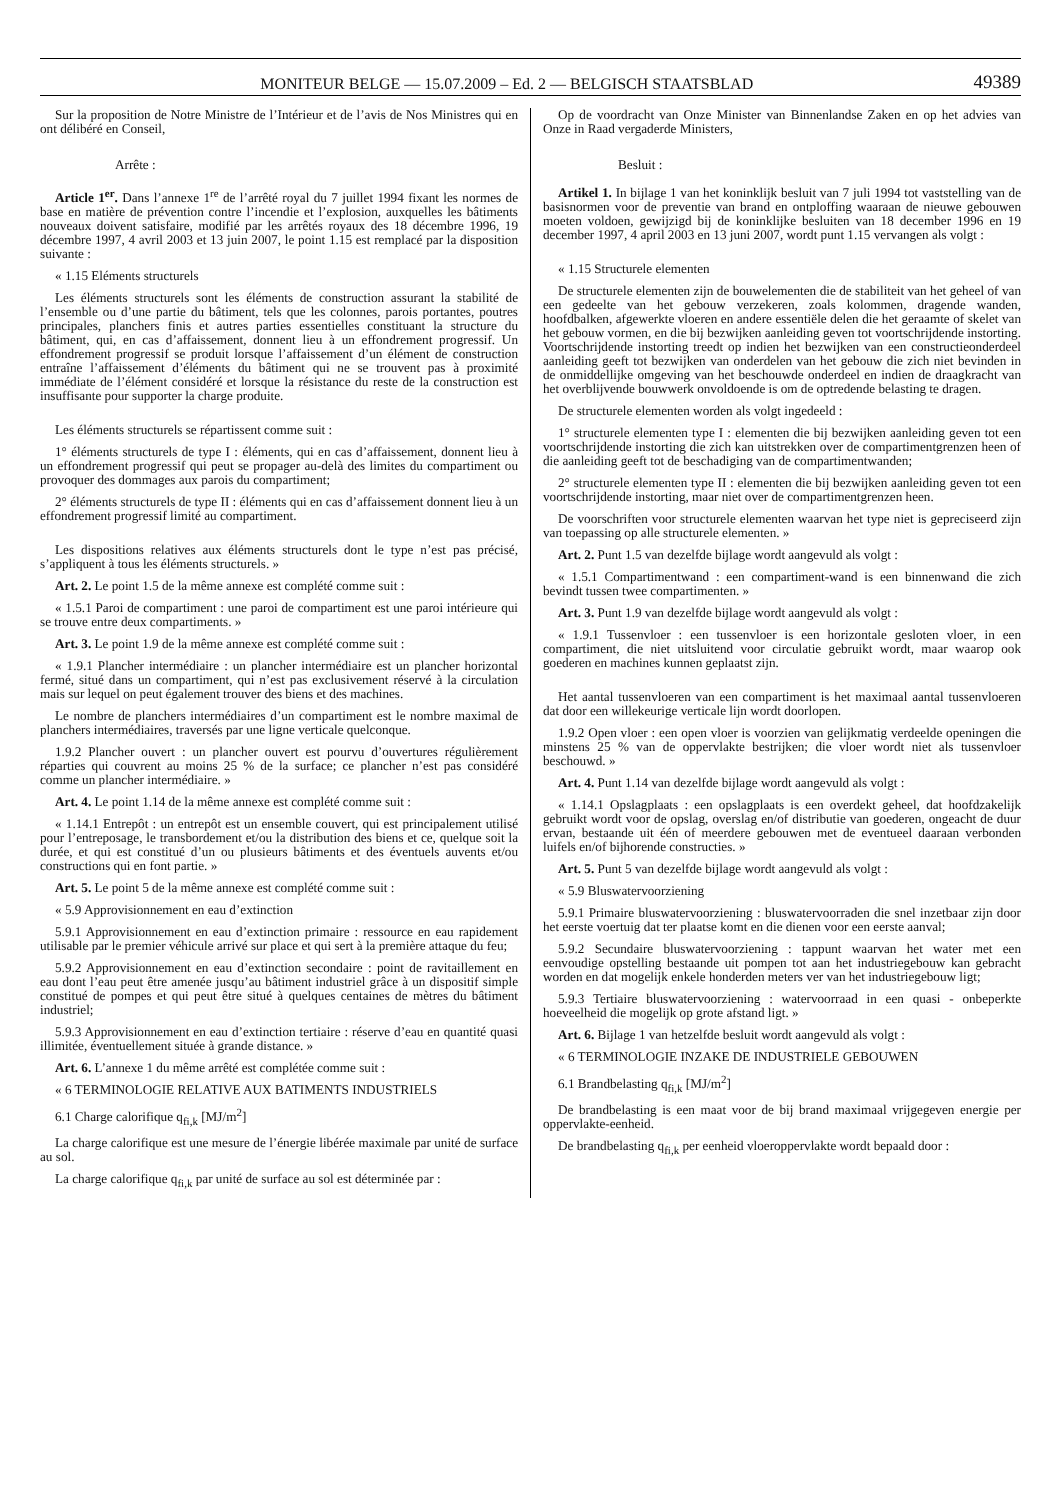MONITEUR BELGE — 15.07.2009 – Ed. 2 — BELGISCH STAATSBLAD 49389
Sur la proposition de Notre Ministre de l’Intérieur et de l’avis de Nos Ministres qui en ont délibéré en Conseil,
Arrête :
Article 1<sup>er</sup>. Dans l’annexe 1<sup>re</sup> de l’arrêté royal du 7 juillet 1994 fixant les normes de base en matière de prévention contre l’incendie et l’explosion, auxquelles les bâtiments nouveaux doivent satisfaire, modifié par les arrêtés royaux des 18 décembre 1996, 19 décembre 1997, 4 avril 2003 et 13 juin 2007, le point 1.15 est remplacé par la disposition suivante :
« 1.15 Eléments structurels
Les éléments structurels sont les éléments de construction assurant la stabilité de l’ensemble ou d’une partie du bâtiment, tels que les colonnes, parois portantes, poutres principales, planchers finis et autres parties essentielles constituant la structure du bâtiment, qui, en cas d’affaissement, donnent lieu à un effondrement progressif. Un effondrement progressif se produit lorsque l’affaissement d’un élément de construction entraîne l’affaissement d’éléments du bâtiment qui ne se trouvent pas à proximité immédiate de l’élément considéré et lorsque la résistance du reste de la construction est insuffisante pour supporter la charge produite.
Les éléments structurels se répartissent comme suit :
1° éléments structurels de type I : éléments, qui en cas d’affaissement, donnent lieu à un effondrement progressif qui peut se propager au-delà des limites du compartiment ou provoquer des dommages aux parois du compartiment;
2° éléments structurels de type II : éléments qui en cas d’affaissement donnent lieu à un effondrement progressif limité au compartiment.
Les dispositions relatives aux éléments structurels dont le type n’est pas précisé, s’appliquent à tous les éléments structurels. »
Art. 2. Le point 1.5 de la même annexe est complété comme suit :
« 1.5.1 Paroi de compartiment : une paroi de compartiment est une paroi intérieure qui se trouve entre deux compartiments. »
Art. 3. Le point 1.9 de la même annexe est complété comme suit :
« 1.9.1 Plancher intermédiaire : un plancher intermédiaire est un plancher horizontal fermé, situé dans un compartiment, qui n’est pas exclusivement réservé à la circulation mais sur lequel on peut également trouver des biens et des machines.
Le nombre de planchers intermédiaires d’un compartiment est le nombre maximal de planchers intermédiaires, traversés par une ligne verticale quelconque.
1.9.2 Plancher ouvert : un plancher ouvert est pourvu d’ouvertures régulièrement réparties qui couvrent au moins 25 % de la surface; ce plancher n’est pas considéré comme un plancher intermédiaire. »
Art. 4. Le point 1.14 de la même annexe est complété comme suit :
« 1.14.1 Entrepôt : un entrepôt est un ensemble couvert, qui est principalement utilisé pour l’entreposage, le transbordement et/ou la distribution des biens et ce, quelque soit la durée, et qui est constitué d’un ou plusieurs bâtiments et des éventuels auvents et/ou constructions qui en font partie. »
Art. 5. Le point 5 de la même annexe est complété comme suit :
« 5.9 Approvisionnement en eau d’extinction
5.9.1 Approvisionnement en eau d’extinction primaire : ressource en eau rapidement utilisable par le premier véhicule arrivé sur place et qui sert à la première attaque du feu;
5.9.2 Approvisionnement en eau d’extinction secondaire : point de ravitaillement en eau dont l’eau peut être amenée jusqu’au bâtiment industriel grâce à un dispositif simple constitué de pompes et qui peut être situé à quelques centaines de mètres du bâtiment industriel;
5.9.3 Approvisionnement en eau d’extinction tertiaire : réserve d’eau en quantité quasi illimitée, éventuellement située à grande distance. »
Art. 6. L’annexe 1 du même arrêté est complétée comme suit :
« 6 TERMINOLOGIE RELATIVE AUX BATIMENTS INDUSTRIELS
6.1 Charge calorifique q<sub>fi,k</sub> [MJ/m<sup>2</sup>]
La charge calorifique est une mesure de l’énergie libérée maximale par unité de surface au sol.
La charge calorifique q<sub>fi,k</sub> par unité de surface au sol est déterminée par :
Op de voordracht van Onze Minister van Binnenlandse Zaken en op het advies van Onze in Raad vergaderde Ministers,
Besluit :
Artikel 1. In bijlage 1 van het koninklijk besluit van 7 juli 1994 tot vaststelling van de basisnormen voor de preventie van brand en ontploffing waaraan de nieuwe gebouwen moeten voldoen, gewijzigd bij de koninklijke besluiten van 18 december 1996 en 19 december 1997, 4 april 2003 en 13 juni 2007, wordt punt 1.15 vervangen als volgt :
« 1.15 Structurele elementen
De structurele elementen zijn de bouwelementen die de stabiliteit van het geheel of van een gedeelte van het gebouw verzekeren, zoals kolommen, dragende wanden, hoofdbalken, afgewerkte vloeren en andere essentiële delen die het geraamte of skelet van het gebouw vormen, en die bij bezwijken aanleiding geven tot voortschrijdende instorting. Voortschrijdende instorting treedt op indien het bezwijken van een constructieonderdeel aanleiding geeft tot bezwijken van onderdelen van het gebouw die zich niet bevinden in de onmiddellijke omgeving van het beschouwde onderdeel en indien de draagkracht van het overblijvende bouwwerk onvoldoende is om de optredende belasting te dragen.
De structurele elementen worden als volgt ingedeeld :
1° structurele elementen type I : elementen die bij bezwijken aanleiding geven tot een voortschrijdende instorting die zich kan uitstrekken over de compartimentgrenzen heen of die aanleiding geeft tot de beschadiging van de compartimentwanden;
2° structurele elementen type II : elementen die bij bezwijken aanleiding geven tot een voortschrijdende instorting, maar niet over de compartimentgrenzen heen.
De voorschriften voor structurele elementen waarvan het type niet is gepreciseerd zijn van toepassing op alle structurele elementen. »
Art. 2. Punt 1.5 van dezelfde bijlage wordt aangevuld als volgt :
« 1.5.1 Compartimentwand : een compartiment-wand is een binnenwand die zich bevindt tussen twee compartimenten. »
Art. 3. Punt 1.9 van dezelfde bijlage wordt aangevuld als volgt :
« 1.9.1 Tussenvloer : een tussenvloer is een horizontale gesloten vloer, in een compartiment, die niet uitsluitend voor circulatie gebruikt wordt, maar waarop ook goederen en machines kunnen geplaatst zijn.
Het aantal tussenvloeren van een compartiment is het maximaal aantal tussenvloeren dat door een willekeurige verticale lijn wordt doorlopen.
1.9.2 Open vloer : een open vloer is voorzien van gelijkmatig verdeelde openingen die minstens 25 % van de oppervlakte bestrijken; die vloer wordt niet als tussenvloer beschouwd. »
Art. 4. Punt 1.14 van dezelfde bijlage wordt aangevuld als volgt :
« 1.14.1 Opslagplaats : een opslagplaats is een overdekt geheel, dat hoofdzakelijk gebruikt wordt voor de opslag, overslag en/of distributie van goederen, ongeacht de duur ervan, bestaande uit één of meerdere gebouwen met de eventueel daaraan verbonden luifels en/of bijhorende constructies. »
Art. 5. Punt 5 van dezelfde bijlage wordt aangevuld als volgt :
« 5.9 Bluswatervoorziening
5.9.1 Primaire bluswatervoorziening : bluswatervoorraden die snel inzetbaar zijn door het eerste voertuig dat ter plaatse komt en die dienen voor een eerste aanval;
5.9.2 Secundaire bluswatervoorziening : tappunt waarvan het water met een eenvoudige opstelling bestaande uit pompen tot aan het industriegebouw kan gebracht worden en dat mogelijk enkele honderden meters ver van het industriegebouw ligt;
5.9.3 Tertiaire bluswatervoorziening : watervoorraad in een quasi - onbeperkte hoeveelheid die mogelijk op grote afstand ligt. »
Art. 6. Bijlage 1 van hetzelfde besluit wordt aangevuld als volgt :
« 6 TERMINOLOGIE INZAKE DE INDUSTRIELE GEBOUWEN
6.1 Brandbelasting q<sub>fi,k</sub> [MJ/m<sup>2</sup>]
De brandbelasting is een maat voor de bij brand maximaal vrijgegeven energie per oppervlakte-eenheid.
De brandbelasting q<sub>fi,k</sub> per eenheid vloeroppervlakte wordt bepaald door :